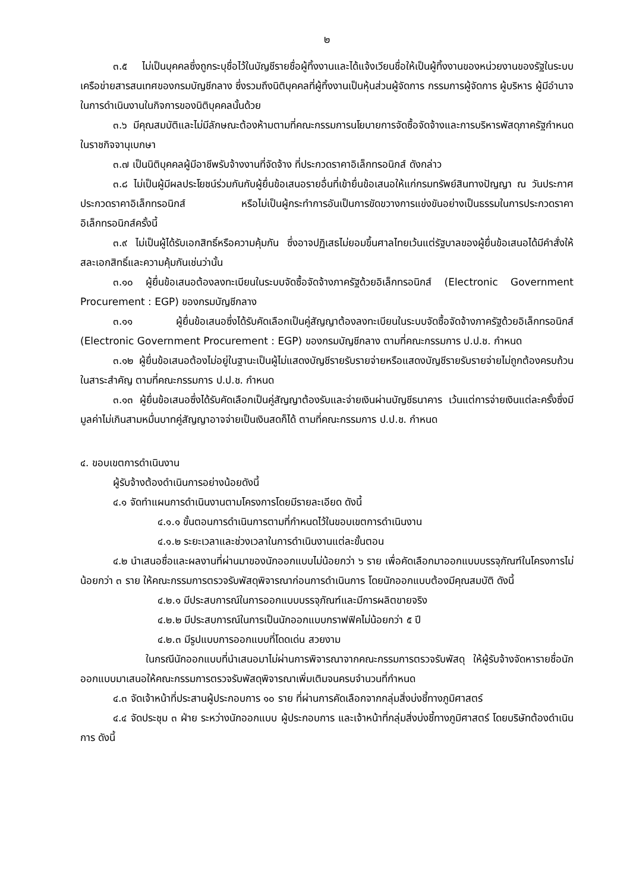๒
๓.๕ ไม่เป็นบุคคลซึ่งถูกระบุชื่อไว้ในบัญชีรายชื่อผู้ทิ้งงานและได้แจ้งเวียนชื่อให้เป็นผู้ทิ้งงานของหน่วยงานของรัฐในระบบเครือข่ายสารสนเทศของกรมบัญชีกลาง ซึ่งรวมถึงนิติบุคคลที่ผู้ทิ้งงานเป็นหุ้นส่วนผู้จัดการ กรรมการผู้จัดการ ผู้บริหาร ผู้มีอำนาจในการดำเนินงานในกิจการของนิติบุคคลนั้นด้วย
๓.๖ มีคุณสมบัติและไม่มีลักษณะต้องห้ามตามที่คณะกรรมการนโยบายการจัดซื้อจัดจ้างและการบริหารพัสดุภาครัฐกำหนดในราชกิจจานุเบกษา
๓.๗ เป็นนิติบุคคลผู้มีอาชีพรับจ้างงานที่จัดจ้าง ที่ประกวดราคาอิเล็กทรอนิกส์ ดังกล่าว
๓.๘ ไม่เป็นผู้มีผลประโยชน์ร่วมกันกับผู้ยื่นข้อเสนอรายอื่นที่เข้ายื่นข้อเสนอให้แก่กรมทรัพย์สินทางปัญญา ณ วันประกาศประกวดราคาอิเล็กทรอนิกส์ หรือไม่เป็นผู้กระทำการอันเป็นการขัดขวางการแข่งขันอย่างเป็นธรรมในการประกวดราคาอิเล็กทรอนิกส์ครั้งนี้
๓.๙ ไม่เป็นผู้ได้รับเอกสิทธิ์หรือความคุ้มกัน ซึ่งอาจปฏิเสธไม่ยอมขึ้นศาลไทยเว้นแต่รัฐบาลของผู้ยื่นข้อเสนอได้มีคำสั่งให้สละเอกสิทธิ์และความคุ้มกันเช่นว่านั้น
๓.๑๐ ผู้ยื่นข้อเสนอต้องลงทะเบียนในระบบจัดซื้อจัดจ้างภาครัฐด้วยอิเล็กทรอนิกส์ (Electronic Government Procurement : EGP) ของกรมบัญชีกลาง
๓.๑๑ ผู้ยื่นข้อเสนอซึ่งได้รับคัดเลือกเป็นคู่สัญญาต้องลงทะเบียนในระบบจัดซื้อจัดจ้างภาครัฐด้วยอิเล็กทรอนิกส์ (Electronic Government Procurement : EGP) ของกรมบัญชีกลาง ตามที่คณะกรรมการ ป.ป.ช. กำหนด
๓.๑๒ ผู้ยื่นข้อเสนอต้องไม่อยู่ในฐานะเป็นผู้ไม่แสดงบัญชีรายรับรายจ่ายหรือแสดงบัญชีรายรับรายจ่ายไม่ถูกต้องครบถ้วนในสาระสำคัญ ตามที่คณะกรรมการ ป.ป.ช. กำหนด
๓.๑๓ ผู้ยื่นข้อเสนอซึ่งได้รับคัดเลือกเป็นคู่สัญญาต้องรับและจ่ายเงินผ่านบัญชีธนาคาร เว้นแต่การจ่ายเงินแต่ละครั้งซึ่งมีมูลค่าไม่เกินสามหมื่นบาทคู่สัญญาอาจจ่ายเป็นเงินสดก็ได้ ตามที่คณะกรรมการ ป.ป.ช. กำหนด
๔. ขอบเขตการดำเนินงาน
ผู้รับจ้างต้องดำเนินการอย่างน้อยดังนี้
๔.๑ จัดทำแผนการดำเนินงานตามโครงการโดยมีรายละเอียด ดังนี้
๔.๑.๑ ขั้นตอนการดำเนินการตามที่กำหนดไว้ในขอบเขตการดำเนินงาน
๔.๑.๒ ระยะเวลาและช่วงเวลาในการดำเนินงานแต่ละขั้นตอน
๔.๒ นำเสนอชื่อและผลงานที่ผ่านมาของนักออกแบบไม่น้อยกว่า ๖ ราย เพื่อคัดเลือกมาออกแบบบรรจุภัณฑ์ในโครงการไม่น้อยกว่า ๓ ราย ให้คณะกรรมการตรวจรับพัสดุพิจารณาก่อนการดำเนินการ โดยนักออกแบบต้องมีคุณสมบัติ ดังนี้
๔.๒.๑ มีประสบการณ์ในการออกแบบบรรจุภัณฑ์และมีการผลิตขายจริง
๔.๒.๒ มีประสบการณ์ในการเป็นนักออกแบบกราฟฟิคไม่น้อยกว่า ๕ ปี
๔.๒.๓ มีรูปแบบการออกแบบที่โดดเด่น สวยงาม
ในกรณีนักออกแบบที่นำเสนอมาไม่ผ่านการพิจารณาจากคณะกรรมการตรวจรับพัสดุ ให้ผู้รับจ้างจัดหารายชื่อนักออกแบบมาเสนอให้คณะกรรมการตรวจรับพัสดุพิจารณาเพิ่มเติมจนครบจำนวนที่กำหนด
๔.๓ จัดเจ้าหน้าที่ประสานผู้ประกอบการ ๑๐ ราย ที่ผ่านการคัดเลือกจากกลุ่มสิ่งบ่งชี้ทางภูมิศาสตร์
๔.๔ จัดประชุม ๓ ฝ่าย ระหว่างนักออกแบบ ผู้ประกอบการ และเจ้าหน้าที่กลุ่มสิ่งบ่งชี้ทางภูมิศาสตร์ โดยบริษัทต้องดำเนินการ ดังนี้